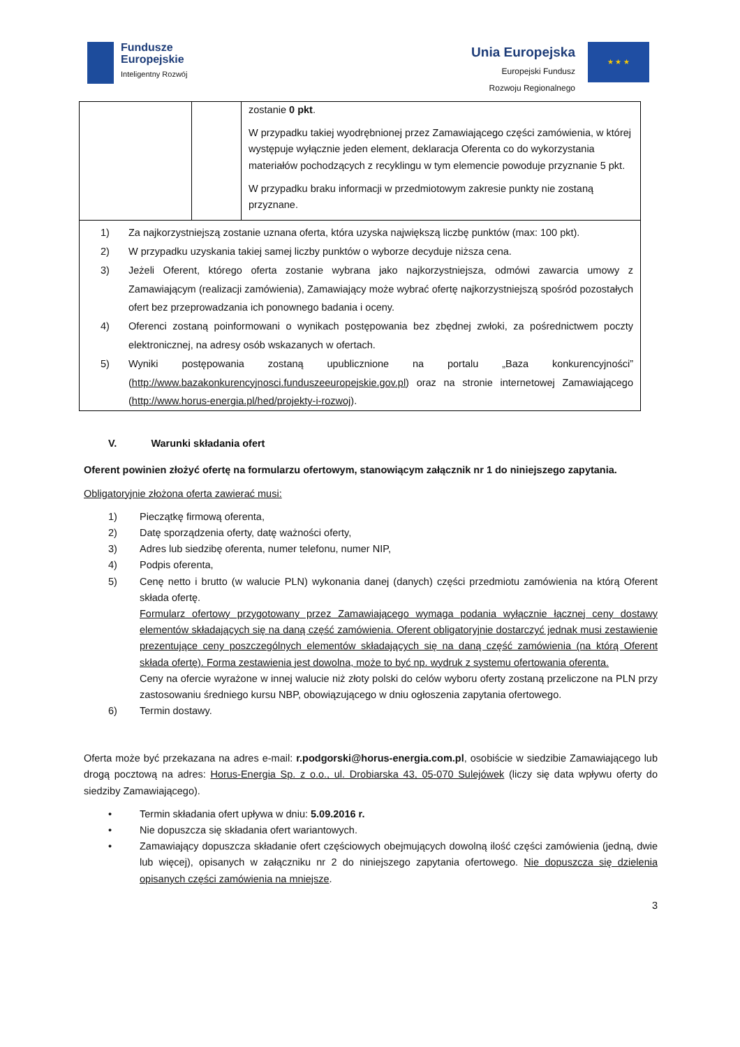Fundusze
Europejskie
Inteligentny Rozwój
Unia Europejska
Europejski Fundusz
Rozwoju Regionalnego
★ ★ ★
| | | zostanie 0 pkt . W przypadku takiej wyodrębnionej przez Zamawiającego części zamówienia, w której występuje wyłącznie jeden element, deklaracja Oferenta co do wykorzystania materiałów pochodzących z recyklingu w tym elemencie powoduje przyznanie 5 pkt. W przypadku braku informacji w przedmiotowym zakresie punkty nie zostaną przyznane. |
| 1) Za najkorzystniejszą zostanie uznana oferta, która uzyska największą liczbę punktów (max: 100 pkt). 2) W przypadku uzyskania takiej samej liczby punktów o wyborze decyduje niższa cena. 3) Jeżeli Oferent, którego oferta zostanie wybrana jako najkorzystniejsza, odmówi zawarcia umowy z Zamawiającym (realizacji zamówienia), Zamawiający może wybrać ofertę najkorzystniejszą spośród pozostałych ofert bez przeprowadzania ich ponownego badania i oceny. 4) Oferenci zostaną poinformowani o wynikach postępowania bez zbędnej zwłoki, za pośrednictwem poczty elektronicznej, na adresy osób wskazanych w ofertach. 5) Wyniki postępowania zostaną upublicznione na portalu „Baza konkurencyjności” ( http://www.bazakonkurencyjnosci.funduszeeuropejskie.gov.pl ) oraz na stronie internetowej Zamawiającego ( http://www.horus-energia.pl/hed/projekty-i-rozwoj ). | | |
V. Warunki składania ofert
Oferent powinien złożyć ofertę na formularzu ofertowym, stanowiącym załącznik nr 1 do niniejszego zapytania.
Obligatoryjnie złożona oferta zawierać musi:
1) Pieczątkę firmową oferenta,
2) Datę sporządzenia oferty, datę ważności oferty,
3) Adres lub siedzibę oferenta, numer telefonu, numer NIP,
4) Podpis oferenta,
5) Cenę netto i brutto (w walucie PLN) wykonania danej (danych) części przedmiotu zamówienia na którą Oferent składa ofertę.
Formularz ofertowy przygotowany przez Zamawiającego wymaga podania wyłącznie łącznej ceny dostawy elementów składających się na daną część zamówienia. Oferent obligatoryjnie dostarczyć jednak musi zestawienie prezentujące ceny poszczególnych elementów składających się na daną część zamówienia (na którą Oferent składa ofertę). Forma zestawienia jest dowolna, może to być np. wydruk z systemu ofertowania oferenta.
Ceny na ofercie wyrażone w innej walucie niż złoty polski do celów wyboru oferty zostaną przeliczone na PLN przy zastosowaniu średniego kursu NBP, obowiązującego w dniu ogłoszenia zapytania ofertowego.
6) Termin dostawy.
Oferta może być przekazana na adres e-mail: r.podgorski@horus-energia.com.pl, osobiście w siedzibie Zamawiającego lub drogą pocztową na adres: Horus-Energia Sp. z o.o., ul. Drobiarska 43, 05-070 Sulejówek (liczy się data wpływu oferty do siedziby Zamawiającego).
• Termin składania ofert upływa w dniu: 5.09.2016 r.
• Nie dopuszcza się składania ofert wariantowych.
• Zamawiający dopuszcza składanie ofert częściowych obejmujących dowolną ilość części zamówienia (jedną, dwie lub więcej), opisanych w załączniku nr 2 do niniejszego zapytania ofertowego. Nie dopuszcza się dzielenia opisanych części zamówienia na mniejsze.
3